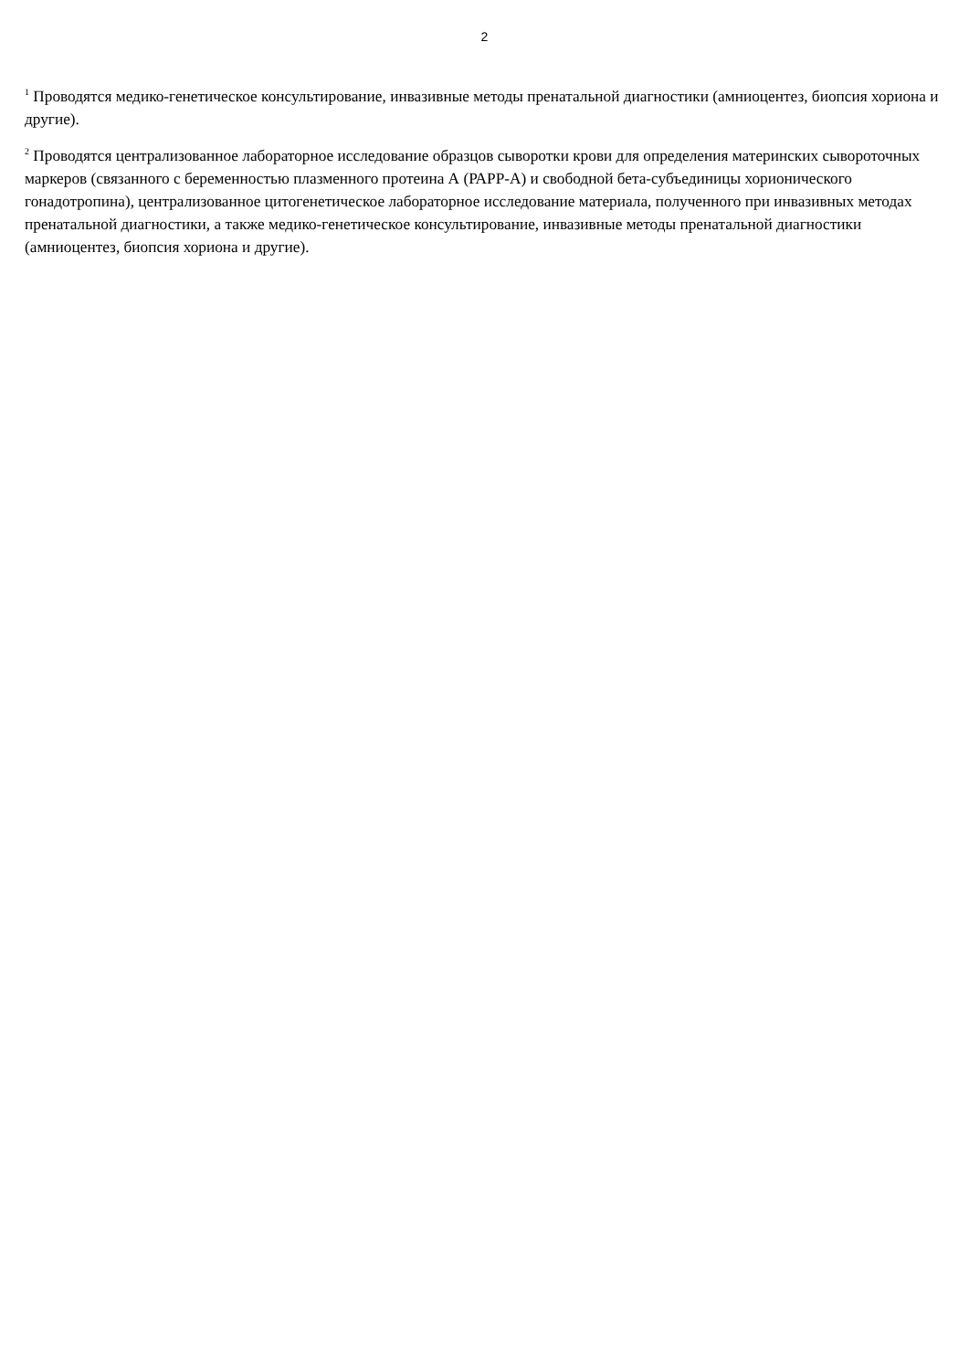2
<sup>1</sup> Проводятся медико-генетическое консультирование, инвазивные методы пренатальной диагностики (амниоцентез, биопсия хориона и другие).
<sup>2</sup> Проводятся централизованное лабораторное исследование образцов сыворотки крови для определения материнских сывороточных маркеров (связанного с беременностью плазменного протеина А (РАРР-А) и свободной бета-субъединицы хорионического гонадотропина), централизованное цитогенетическое лабораторное исследование материала, полученного при инвазивных методах пренатальной диагностики, а также медико-генетическое консультирование, инвазивные методы пренатальной диагностики (амниоцентез, биопсия хориона и другие).